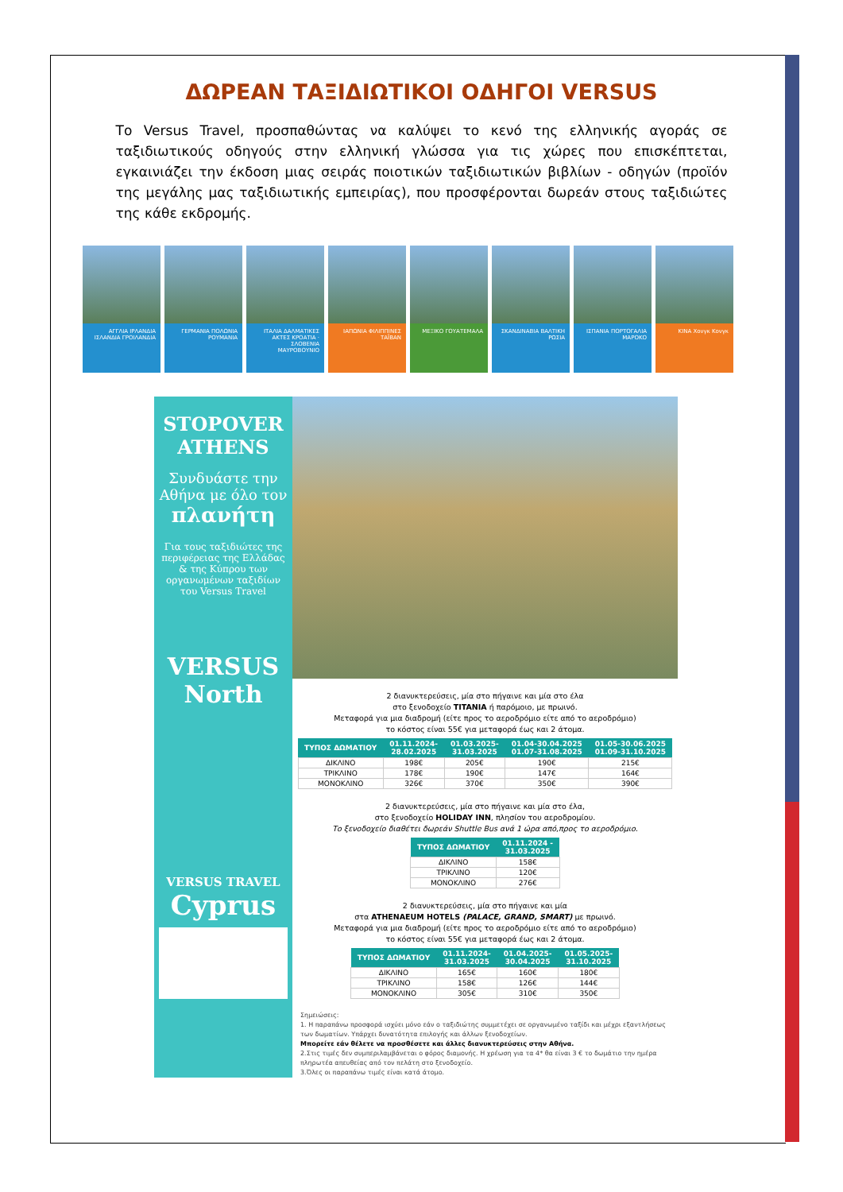ΔΩΡΕΑΝ ΤΑΞΙΔΙΩΤΙΚΟΙ ΟΔΗΓΟΙ VERSUS
Το Versus Travel, προσπαθώντας να καλύψει το κενό της ελληνικής αγοράς σε ταξιδιωτικούς οδηγούς στην ελληνική γλώσσα για τις χώρες που επισκέπτεται, εγκαινιάζει την έκδοση μιας σειράς ποιοτικών ταξιδιωτικών βιβλίων - οδηγών (προϊόν της μεγάλης μας ταξιδιωτικής εμπειρίας), που προσφέρονται δωρεάν στους ταξιδιώτες της κάθε εκδρομής.
ΑΓΓΛΙΑ ΙΡΛΑΝΔΙΑ ΙΣΛΑΝΔΙΑ ΓΡΟΙΛΑΝΔΙΑ
ΓΕΡΜΑΝΙΑ ΠΟΛΩΝΙΑ ΡΟΥΜΑΝΙΑ
ΙΤΑΛΙΑ ΔΑΛΜΑΤΙΚΕΣ ΑΚΤΕΣ ΚΡΟΑΤΙΑ · ΣΛΟΒΕΝΙΑ ΜΑΥΡΟΒΟΥΝΙΟ
ΙΑΠΩΝΙΑ ΦΙΛΙΠΠΙΝΕΣ ΤΑΪΒΑΝ
ΜΕΞΙΚΟ ΓΟΥΑΤΕΜΑΛΑ
ΣΚΑΝΔΙΝΑΒΙΑ ΒΑΛΤΙΚΗ ΡΩΣΙΑ
ΙΣΠΑΝΙΑ ΠΟΡΤΟΓΑΛΙΑ ΜΑΡΟΚΟ
ΚΙΝΑ Χονγκ Κονγκ
STOPOVER ATHENS
Συνδυάστε την Αθήνα με όλο τον πλανήτη
Για τους ταξιδιώτες της περιφέρειας της Ελλάδας & της Κύπρου των οργανωμένων ταξιδίων του Versus Travel
VERSUS North
VERSUS TRAVEL
Cyprus
2 διανυκτερεύσεις, μία στο πήγαινε και μία στο έλα
στο ξενοδοχείο TITANIA ή παρόμοιο, με πρωινό.
Μεταφορά για μια διαδρομή (είτε προς το αεροδρόμιο είτε από το αεροδρόμιο)
το κόστος είναι 55€ για μεταφορά έως και 2 άτομα.
| ΤΥΠΟΣ ΔΩΜΑΤΙΟΥ | 01.11.2024- 28.02.2025 | 01.03.2025- 31.03.2025 | 01.04-30.04.2025 01.07-31.08.2025 | 01.05-30.06.2025 01.09-31.10.2025 |
| --- | --- | --- | --- | --- |
| ΔΙΚΛΙΝΟ | 198€ | 205€ | 190€ | 215€ |
| ΤΡΙΚΛΙΝΟ | 178€ | 190€ | 147€ | 164€ |
| ΜΟΝΟΚΛΙΝΟ | 326€ | 370€ | 350€ | 390€ |
2 διανυκτερεύσεις, μία στο πήγαινε και μία στο έλα,
στο ξενοδοχείο HOLIDAY INN, πλησίον του αεροδρομίου.
Το ξενοδοχείο διαθέτει δωρεάν Shuttle Bus ανά 1 ώρα από,προς το αεροδρόμιο.
| ΤΥΠΟΣ ΔΩΜΑΤΙΟΥ | 01.11.2024 - 31.03.2025 |
| --- | --- |
| ΔΙΚΛΙΝΟ | 158€ |
| ΤΡΙΚΛΙΝΟ | 120€ |
| ΜΟΝΟΚΛΙΝΟ | 276€ |
2 διανυκτερεύσεις, μία στο πήγαινε και μία
στα ATHENAEUM HOTELS (PALACE, GRAND, SMART) με πρωινό.
Μεταφορά για μια διαδρομή (είτε προς το αεροδρόμιο είτε από το αεροδρόμιο)
το κόστος είναι 55€ για μεταφορά έως και 2 άτομα.
| ΤΥΠΟΣ ΔΩΜΑΤΙΟΥ | 01.11.2024- 31.03.2025 | 01.04.2025- 30.04.2025 | 01.05.2025- 31.10.2025 |
| --- | --- | --- | --- |
| ΔΙΚΛΙΝΟ | 165€ | 160€ | 180€ |
| ΤΡΙΚΛΙΝΟ | 158€ | 126€ | 144€ |
| ΜΟΝΟΚΛΙΝΟ | 305€ | 310€ | 350€ |
Σημειώσεις:
1. Η παραπάνω προσφορά ισχύει μόνο εάν ο ταξιδιώτης συμμετέχει σε οργανωμένο ταξίδι και μέχρι εξαντλήσεως των δωματίων. Υπάρχει δυνατότητα επιλογής και άλλων ξενοδοχείων.
Μπορείτε εάν θέλετε να προσθέσετε και άλλες διανυκτερεύσεις στην Αθήνα.
2.Στις τιμές δεν συμπεριλαμβάνεται ο φόρος διαμονής. Η χρέωση για τα 4* θα είναι 3 € το δωμάτιο την ημέρα πληρωτέα απευθείας από τον πελάτη στο ξενοδοχείο.
3.Όλες οι παραπάνω τιμές είναι κατά άτομο.